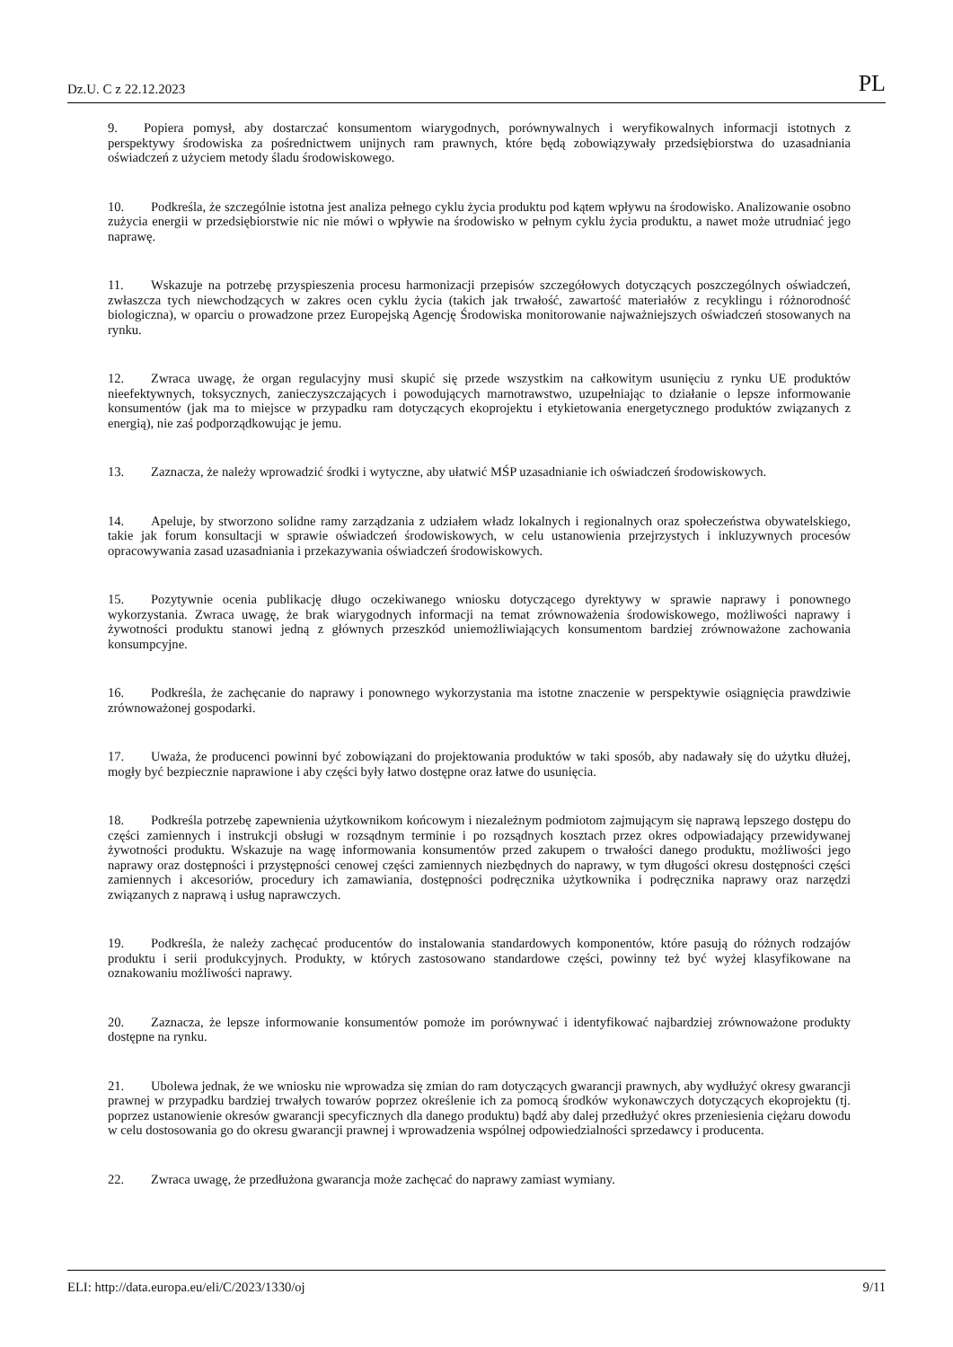Dz.U. C z 22.12.2023 PL
9. Popiera pomysł, aby dostarczać konsumentom wiarygodnych, porównywalnych i weryfikowalnych informacji istotnych z perspektywy środowiska za pośrednictwem unijnych ram prawnych, które będą zobowiązywały przedsiębiorstwa do uzasadniania oświadczeń z użyciem metody śladu środowiskowego.
10. Podkreśla, że szczególnie istotna jest analiza pełnego cyklu życia produktu pod kątem wpływu na środowisko. Analizowanie osobno zużycia energii w przedsiębiorstwie nic nie mówi o wpływie na środowisko w pełnym cyklu życia produktu, a nawet może utrudniać jego naprawę.
11. Wskazuje na potrzebę przyspieszenia procesu harmonizacji przepisów szczegółowych dotyczących poszczególnych oświadczeń, zwłaszcza tych niewchodzących w zakres ocen cyklu życia (takich jak trwałość, zawartość materiałów z recyklingu i różnorodność biologiczna), w oparciu o prowadzone przez Europejską Agencję Środowiska monitorowanie najważniejszych oświadczeń stosowanych na rynku.
12. Zwraca uwagę, że organ regulacyjny musi skupić się przede wszystkim na całkowitym usunięciu z rynku UE produktów nieefektywnych, toksycznych, zanieczyszczających i powodujących marnotrawstwo, uzupełniając to działanie o lepsze informowanie konsumentów (jak ma to miejsce w przypadku ram dotyczących ekoprojektu i etykietowania energetycznego produktów związanych z energią), nie zaś podporządkowując je jemu.
13. Zaznacza, że należy wprowadzić środki i wytyczne, aby ułatwić MŚP uzasadnianie ich oświadczeń środowiskowych.
14. Apeluje, by stworzono solidne ramy zarządzania z udziałem władz lokalnych i regionalnych oraz społeczeństwa obywatelskiego, takie jak forum konsultacji w sprawie oświadczeń środowiskowych, w celu ustanowienia przejrzystych i inkluzywnych procesów opracowywania zasad uzasadniania i przekazywania oświadczeń środowiskowych.
15. Pozytywnie ocenia publikację długo oczekiwanego wniosku dotyczącego dyrektywy w sprawie naprawy i ponownego wykorzystania. Zwraca uwagę, że brak wiarygodnych informacji na temat zrównoważenia środowiskowego, możliwości naprawy i żywotności produktu stanowi jedną z głównych przeszkód uniemożliwiających konsumentom bardziej zrównoważone zachowania konsumpcyjne.
16. Podkreśla, że zachęcanie do naprawy i ponownego wykorzystania ma istotne znaczenie w perspektywie osiągnięcia prawdziwie zrównoważonej gospodarki.
17. Uważa, że producenci powinni być zobowiązani do projektowania produktów w taki sposób, aby nadawały się do użytku dłużej, mogły być bezpiecznie naprawione i aby części były łatwo dostępne oraz łatwe do usunięcia.
18. Podkreśla potrzebę zapewnienia użytkownikom końcowym i niezależnym podmiotom zajmującym się naprawą lepszego dostępu do części zamiennych i instrukcji obsługi w rozsądnym terminie i po rozsądnych kosztach przez okres odpowiadający przewidywanej żywotności produktu. Wskazuje na wagę informowania konsumentów przed zakupem o trwałości danego produktu, możliwości jego naprawy oraz dostępności i przystępności cenowej części zamiennych niezbędnych do naprawy, w tym długości okresu dostępności części zamiennych i akcesoriów, procedury ich zamawiania, dostępności podręcznika użytkownika i podręcznika naprawy oraz narzędzi związanych z naprawą i usług naprawczych.
19. Podkreśla, że należy zachęcać producentów do instalowania standardowych komponentów, które pasują do różnych rodzajów produktu i serii produkcyjnych. Produkty, w których zastosowano standardowe części, powinny też być wyżej klasyfikowane na oznakowaniu możliwości naprawy.
20. Zaznacza, że lepsze informowanie konsumentów pomoże im porównywać i identyfikować najbardziej zrównoważone produkty dostępne na rynku.
21. Ubolewa jednak, że we wniosku nie wprowadza się zmian do ram dotyczących gwarancji prawnych, aby wydłużyć okresy gwarancji prawnej w przypadku bardziej trwałych towarów poprzez określenie ich za pomocą środków wykonawczych dotyczących ekoprojektu (tj. poprzez ustanowienie okresów gwarancji specyficznych dla danego produktu) bądź aby dalej przedłużyć okres przeniesienia ciężaru dowodu w celu dostosowania go do okresu gwarancji prawnej i wprowadzenia wspólnej odpowiedzialności sprzedawcy i producenta.
22. Zwraca uwagę, że przedłużona gwarancja może zachęcać do naprawy zamiast wymiany.
ELI: http://data.europa.eu/eli/C/2023/1330/oj 9/11